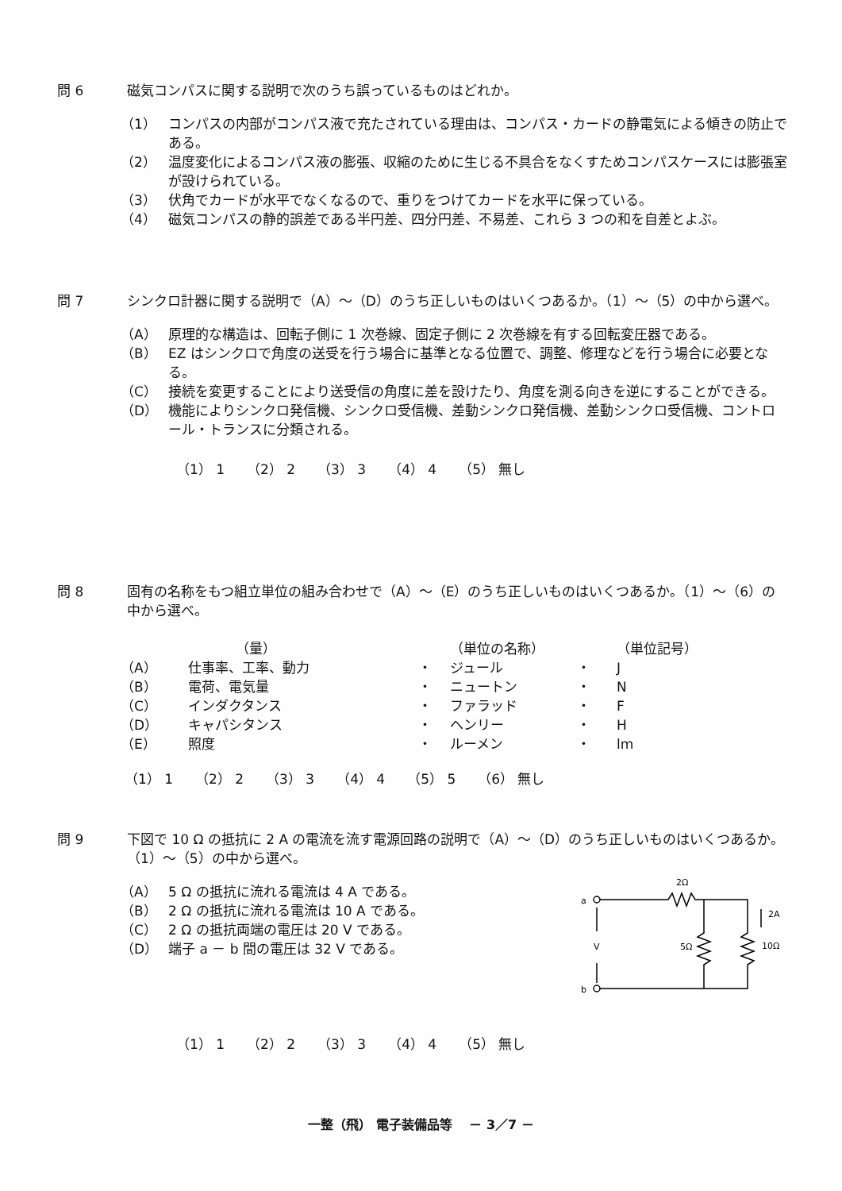問 6 磁気コンパスに関する説明で次のうち誤っているものはどれか。
（1） コンパスの内部がコンパス液で充たされている理由は、コンパス・カードの静電気による傾きの防止である。
（2） 温度変化によるコンパス液の膨張、収縮のために生じる不具合をなくすためコンパスケースには膨張室が設けられている。
（3） 伏角でカードが水平でなくなるので、重りをつけてカードを水平に保っている。
（4） 磁気コンパスの静的誤差である半円差、四分円差、不易差、これら 3 つの和を自差とよぶ。
問 7 シンクロ計器に関する説明で（A）～（D）のうち正しいものはいくつあるか。（1）～（5）の中から選べ。
（A） 原理的な構造は、回転子側に 1 次巻線、固定子側に 2 次巻線を有する回転変圧器である。
（B） EZ はシンクロで角度の送受を行う場合に基準となる位置で、調整、修理などを行う場合に必要となる。
（C） 接続を変更することにより送受信の角度に差を設けたり、角度を測る向きを逆にすることができる。
（D） 機能によりシンクロ発信機、シンクロ受信機、差動シンクロ発信機、差動シンクロ受信機、コントロール・トランスに分類される。
（1） 1 （2） 2 （3） 3 （4） 4 （5） 無し
問 8 固有の名称をもつ組立単位の組み合わせで（A）～（E）のうち正しいものはいくつあるか。（1）～（6）の中から選べ。
| | （量） | | （単位の名称） | | （単位記号） |
| （A） | 仕事率、工率、動力 | ・ | ジュール | ・ | J |
| （B） | 電荷、電気量 | ・ | ニュートン | ・ | N |
| （C） | インダクタンス | ・ | ファラッド | ・ | F |
| （D） | キャパシタンス | ・ | ヘンリー | ・ | H |
| （E） | 照度 | ・ | ルーメン | ・ | lm |
（1） 1 （2） 2 （3） 3 （4） 4 （5） 5 （6） 無し
問 9 下図で 10 Ω の抵抗に 2 A の電流を流す電源回路の説明で（A）～（D）のうち正しいものはいくつあるか。 （1）～（5）の中から選べ。
（A） 5 Ω の抵抗に流れる電流は 4 A である。
（B） 2 Ω の抵抗に流れる電流は 10 A である。
（C） 2 Ω の抵抗両端の電圧は 20 V である。
（D） 端子 a － b 間の電圧は 32 V である。
a
b
V
2Ω
5Ω
10Ω
2A
（1） 1 （2） 2 （3） 3 （4） 4 （5） 無し
一整（飛） 電子装備品等　 － 3／7 －